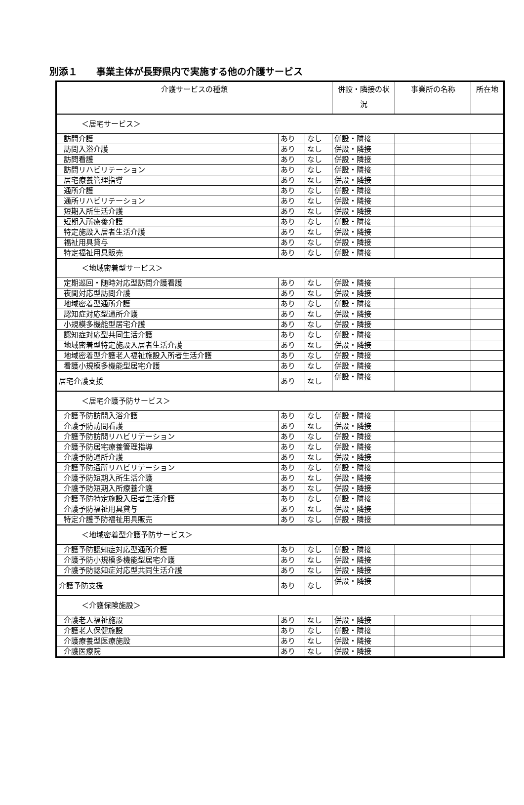別添１　　事業主体が長野県内で実施する他の介護サービス
| 介護サービスの種類 | | | 併設・隣接の状況 | 事業所の名称 | 所在地 |
| --- | --- | --- | --- | --- | --- |
| ＜居宅サービス＞ | | | | | |
| 訪問介護 | あり | なし | 併設・隣接 | | |
| 訪問入浴介護 | あり | なし | 併設・隣接 | | |
| 訪問看護 | あり | なし | 併設・隣接 | | |
| 訪問リハビリテーション | あり | なし | 併設・隣接 | | |
| 居宅療養管理指導 | あり | なし | 併設・隣接 | | |
| 通所介護 | あり | なし | 併設・隣接 | | |
| 通所リハビリテーション | あり | なし | 併設・隣接 | | |
| 短期入所生活介護 | あり | なし | 併設・隣接 | | |
| 短期入所療養介護 | あり | なし | 併設・隣接 | | |
| 特定施設入居者生活介護 | あり | なし | 併設・隣接 | | |
| 福祉用具貸与 | あり | なし | 併設・隣接 | | |
| 特定福祉用具販売 | あり | なし | 併設・隣接 | | |
| ＜地域密着型サービス＞ | | | | | |
| 定期巡回・随時対応型訪問介護看護 | あり | なし | 併設・隣接 | | |
| 夜間対応型訪問介護 | あり | なし | 併設・隣接 | | |
| 地域密着型通所介護 | あり | なし | 併設・隣接 | | |
| 認知症対応型通所介護 | あり | なし | 併設・隣接 | | |
| 小規模多機能型居宅介護 | あり | なし | 併設・隣接 | | |
| 認知症対応型共同生活介護 | あり | なし | 併設・隣接 | | |
| 地域密着型特定施設入居者生活介護 | あり | なし | 併設・隣接 | | |
| 地域密着型介護老人福祉施設入所者生活介護 | あり | なし | 併設・隣接 | | |
| 看護小規模多機能型居宅介護 | あり | なし | 併設・隣接 | | |
| 居宅介護支援 | あり | なし | 併設・隣接 | | |
| ＜居宅介護予防サービス＞ | | | | | |
| 介護予防訪問入浴介護 | あり | なし | 併設・隣接 | | |
| 介護予防訪問看護 | あり | なし | 併設・隣接 | | |
| 介護予防訪問リハビリテーション | あり | なし | 併設・隣接 | | |
| 介護予防居宅療養管理指導 | あり | なし | 併設・隣接 | | |
| 介護予防通所介護 | あり | なし | 併設・隣接 | | |
| 介護予防通所リハビリテーション | あり | なし | 併設・隣接 | | |
| 介護予防短期入所生活介護 | あり | なし | 併設・隣接 | | |
| 介護予防短期入所療養介護 | あり | なし | 併設・隣接 | | |
| 介護予防特定施設入居者生活介護 | あり | なし | 併設・隣接 | | |
| 介護予防福祉用具貸与 | あり | なし | 併設・隣接 | | |
| 特定介護予防福祉用具販売 | あり | なし | 併設・隣接 | | |
| ＜地域密着型介護予防サービス＞ | | | | | |
| 介護予防認知症対応型通所介護 | あり | なし | 併設・隣接 | | |
| 介護予防小規模多機能型居宅介護 | あり | なし | 併設・隣接 | | |
| 介護予防認知症対応型共同生活介護 | あり | なし | 併設・隣接 | | |
| 介護予防支援 | あり | なし | 併設・隣接 | | |
| ＜介護保険施設＞ | | | | | |
| 介護老人福祉施設 | あり | なし | 併設・隣接 | | |
| 介護老人保健施設 | あり | なし | 併設・隣接 | | |
| 介護療養型医療施設 | あり | なし | 併設・隣接 | | |
| 介護医療院 | あり | なし | 併設・隣接 | | |